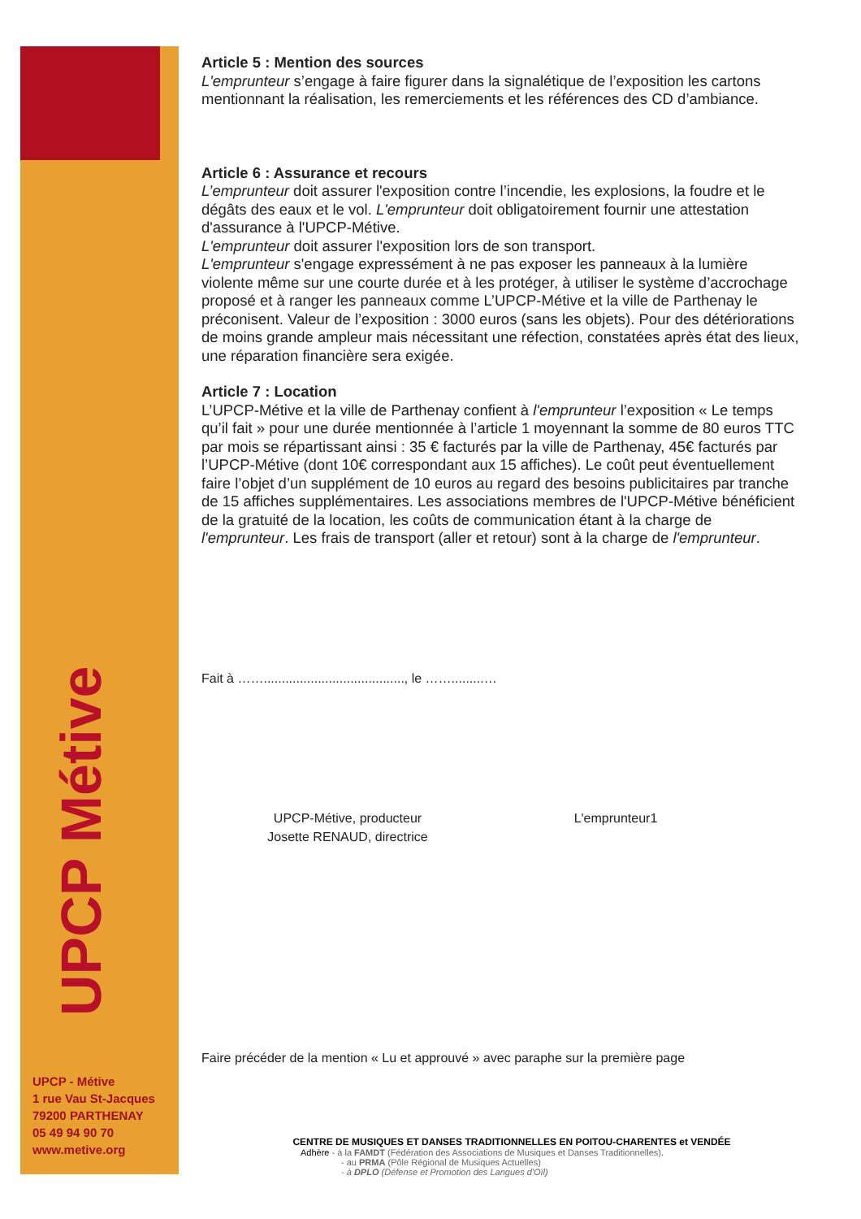UPCP Métive
UPCP - Métive
1 rue Vau St-Jacques
79200 PARTHENAY
05 49 94 90 70
www.metive.org
Article 5 : Mention des sources
L'emprunteur s’engage à faire figurer dans la signalétique de l’exposition les cartons mentionnant la réalisation, les remerciements et les références des CD d’ambiance.
Article 6 : Assurance et recours
L’emprunteur doit assurer l'exposition contre l’incendie, les explosions, la foudre et le dégâts des eaux et le vol. L'emprunteur doit obligatoirement fournir une attestation d'assurance à l'UPCP-Métive.
L'emprunteur doit assurer l'exposition lors de son transport.
L'emprunteur s'engage expressément à ne pas exposer les panneaux à la lumière violente même sur une courte durée et à les protéger, à utiliser le système d’accrochage proposé et à ranger les panneaux comme L’UPCP-Métive et la ville de Parthenay le préconisent. Valeur de l’exposition : 3000 euros (sans les objets). Pour des détériorations de moins grande ampleur mais nécessitant une réfection, constatées après état des lieux, une réparation financière sera exigée.
Article 7 : Location
L’UPCP-Métive et la ville de Parthenay confient à l'emprunteur l’exposition « Le temps qu’il fait » pour une durée mentionnée à l’article 1 moyennant la somme de 80 euros TTC par mois se répartissant ainsi : 35 € facturés par la ville de Parthenay, 45€ facturés par l’UPCP-Métive (dont 10€ correspondant aux 15 affiches). Le coût peut éventuellement faire l’objet d’un supplément de 10 euros au regard des besoins publicitaires par tranche de 15 affiches supplémentaires. Les associations membres de l'UPCP-Métive bénéficient de la gratuité de la location, les coûts de communication étant à la charge de l'emprunteur. Les frais de transport (aller et retour) sont à la charge de l'emprunteur.
Fait à ……......................................., le …….........…
UPCP-Métive, producteur
Josette RENAUD, directrice
L'emprunteur1
Faire précéder de la mention « Lu et approuvé » avec paraphe sur la première page
CENTRE DE MUSIQUES ET DANSES TRADITIONNELLES EN POITOU-CHARENTES et VENDÉE
Adhère - à la FAMDT (Fédération des Associations de Musiques et Danses Traditionnelles).
- au PRMA (Pôle Régional de Musiques Actuelles)
- à DPLO (Défense et Promotion des Langues d'Oïl)